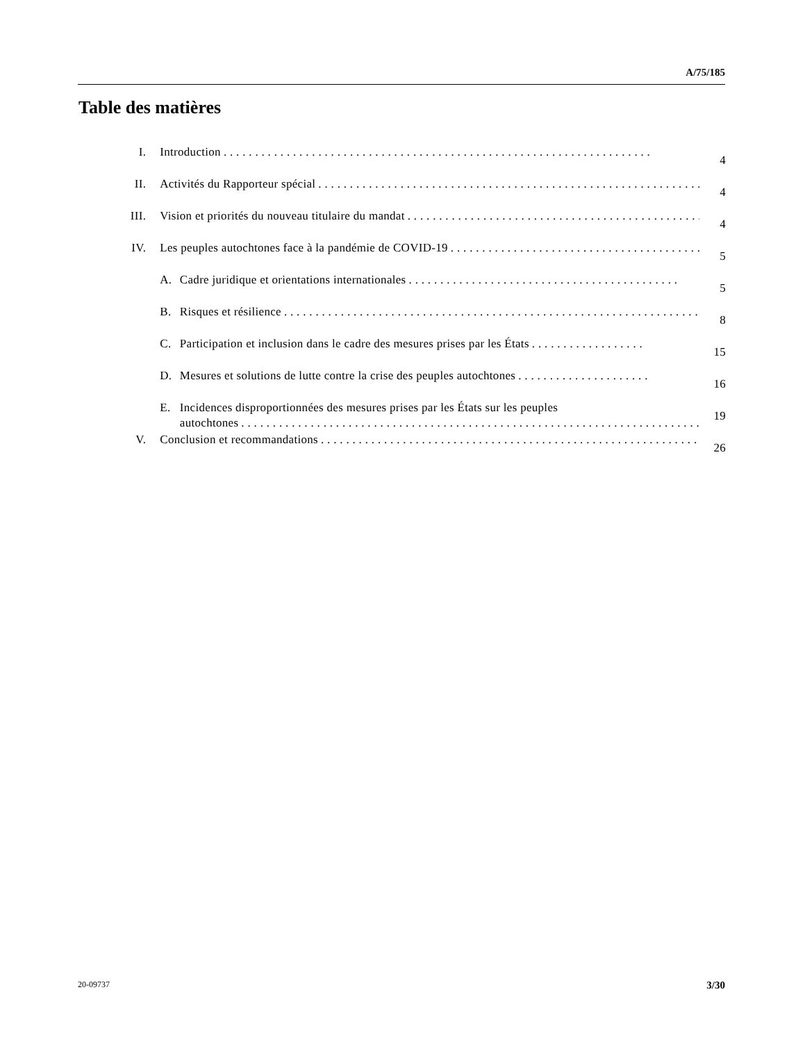A/75/185
Table des matières
| I. | Introduction . . . . . . . . . . . . . . . . . . . . . . . . . . . . . . . . . . . . . . . . . . . . . . . . . . . . . . . . . . . . . . . . . . . . | | 4 |
| II. | Activités du Rapporteur spécial . . . . . . . . . . . . . . . . . . . . . . . . . . . . . . . . . . . . . . . . . . . . . . . . . . . . . . . . . . . . . | | 4 |
| III. | Vision et priorités du nouveau titulaire du mandat . . . . . . . . . . . . . . . . . . . . . . . . . . . . . . . . . . . . . . . . . . . . . . . . | | 4 |
| IV. | Les peuples autochtones face à la pandémie de COVID-19 . . . . . . . . . . . . . . . . . . . . . . . . . . . . . . . . . . . . . . . . | | 5 |
| | A. | Cadre juridique et orientations internationales . . . . . . . . . . . . . . . . . . . . . . . . . . . . . . . . . . . . . . . . . . . | 5 |
| | B. | Risques et résilience . . . . . . . . . . . . . . . . . . . . . . . . . . . . . . . . . . . . . . . . . . . . . . . . . . . . . . . . . . . . . . . . . . . . . | 8 |
| | C. | Participation et inclusion dans le cadre des mesures prises par les États . . . . . . . . . . . . . . . . . . | 15 |
| | D. | Mesures et solutions de lutte contre la crise des peuples autochtones . . . . . . . . . . . . . . . . . . . . . | 16 |
| | E. | Incidences disproportionnées des mesures prises par les États sur les peuples autochtones . . . . . . . . . . . . . . . . . . . . . . . . . . . . . . . . . . . . . . . . . . . . . . . . . . . . . . . . . . . . . . . . . . . . . . . . . | 19 |
| V. | Conclusion et recommandations . . . . . . . . . . . . . . . . . . . . . . . . . . . . . . . . . . . . . . . . . . . . . . . . . . . . . . . . . . . . . . | | 26 |
20-09737 3/30